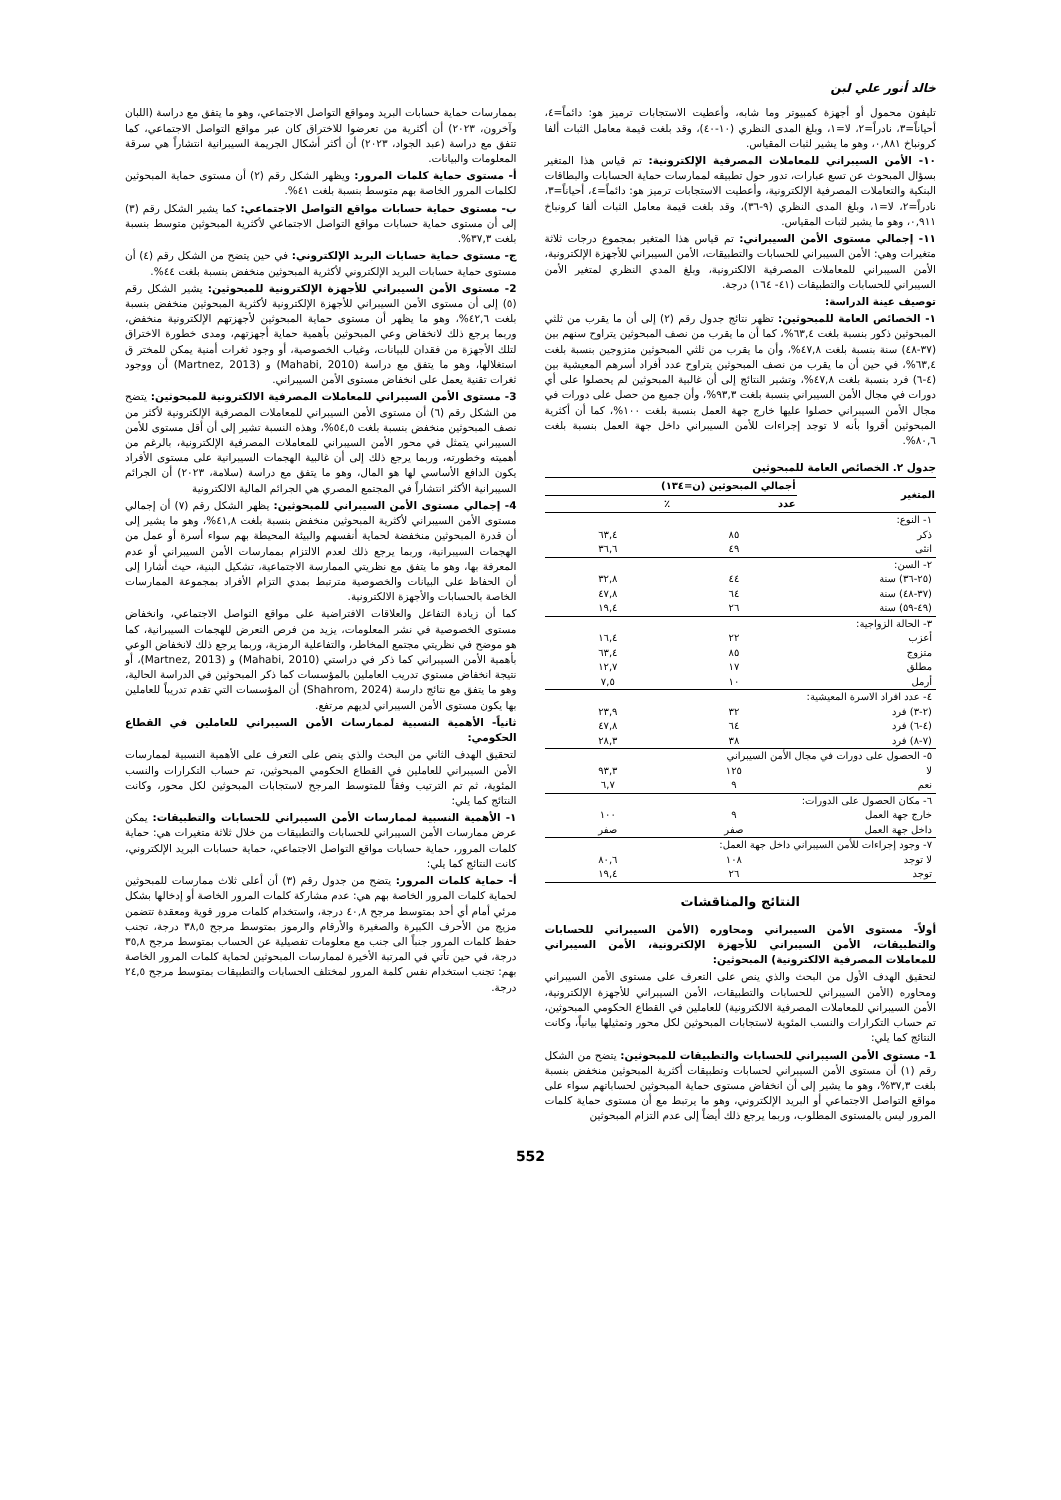خالد أنور علي لبن
تليفون محمول أو أجهزة كمبيوتر وما شابه، وأعطيت الاستجابات ترميز هو: دائماً=٤، أحياناً=٣، نادراً=٢، لا=١، وبلغ المدى النظري (١٠-٤٠)، وقد بلغت قيمة معامل الثبات ألفا كرونباخ ٠,٨٨١، وهو ما يشير لثبات المقياس.
١٠- الأمن السيبراني للمعاملات المصرفية الإلكترونية: تم قياس هذا المتغير بسؤال المبحوث عن تسع عبارات، تدور حول تطبيقه لممارسات حماية الحسابات والبطاقات البنكية والتعاملات المصرفية الإلكترونية، وأعطيت الاستجابات ترميز هو: دائماً=٤، أحياناً=٣، نادراً=٢، لا=١، وبلغ المدى النظري (٩-٣٦)، وقد بلغت قيمة معامل الثبات ألفا كرونباخ ٠,٩١١، وهو ما يشير لثبات المقياس.
١١- إجمالي مستوى الأمن السيبراني: تم قياس هذا المتغير بمجموع درجات ثلاثة متغيرات وهي: الأمن السيبراني للحسابات والتطبيقات، الأمن السيبراني للأجهزة الإلكترونية، الأمن السيبراني للمعاملات المصرفية الالكترونية، وبلغ المدي النظري لمتغير الأمن السيبراني للحسابات والتطبيقات (٤١- ١٦٤) درجة.
توصيف عينة الدراسة:
١- الخصائص العامة للمبحوثين: تظهر نتائج جدول رقم (٢) إلى أن ما يقرب من ثلثي المبحوثين ذكور بنسبة بلغت ٦٣,٤%، كما أن ما يقرب من نصف المبحوثين يتراوح سنهم بين (٣٧-٤٨) سنة بنسبة بلغت ٤٧,٨%، وأن ما يقرب من ثلثي المبحوثين متزوجين بنسبة بلغت ٦٣,٤%، في حين أن ما يقرب من نصف المبحوثين يتراوح عدد أفراد أسرهم المعيشية بين (٤-٦) فرد بنسبة بلغت ٤٧,٨%، وتشير النتائج إلى أن غالبية المبحوثين لم يحصلوا على أي دورات في مجال الأمن السيبراني بنسبة بلغت ٩٣,٣%، وأن جميع من حصل على دورات في مجال الأمن السيبراني حصلوا عليها خارج جهة العمل بنسبة بلغت ١٠٠%، كما أن أكثرية المبحوثين أقروا بأنه لا توجد إجراءات للأمن السيبراني داخل جهة العمل بنسبة بلغت ٨٠,٦%.
جدول ٢. الخصائص العامة للمبحوثين
| المتغير | أجمالي المبحوثين (ن=١٣٤) | |
| --- | --- | --- |
| | عدد | ٪ |
| ١- النوع: | | |
| ذكر | ٨٥ | ٦٣,٤ |
| انثى | ٤٩ | ٣٦,٦ |
| ٢- السن: | | |
| (٢٥-٣٦) سنة | ٤٤ | ٣٢,٨ |
| (٣٧-٤٨) سنة | ٦٤ | ٤٧,٨ |
| (٤٩-٥٩) سنة | ٢٦ | ١٩,٤ |
| ٣- الحالة الزواجية: | | |
| أعزب | ٢٢ | ١٦,٤ |
| متزوج | ٨٥ | ٦٣,٤ |
| مطلق | ١٧ | ١٢,٧ |
| أرمل | ١٠ | ٧,٥ |
| ٤- عدد افراد الاسرة المعيشية: | | |
| (٢-٣) فرد | ٣٢ | ٢٣,٩ |
| (٤-٦) فرد | ٦٤ | ٤٧,٨ |
| (٧-٨) فرد | ٣٨ | ٢٨,٣ |
| ٥- الحصول على دورات في مجال الأمن السيبراني | | |
| لا | ١٢٥ | ٩٣,٣ |
| نعم | ٩ | ٦,٧ |
| ٦- مكان الحصول على الدورات: | | |
| خارج جهة العمل | ٩ | ١٠٠ |
| داخل جهة العمل | صفر | صفر |
| ٧- وجود إجراءات للأمن السيبراني داخل جهة العمل: | | |
| لا توجد | ١٠٨ | ٨٠,٦ |
| توجد | ٢٦ | ١٩,٤ |
النتائج والمناقشات
أولاً- مستوى الأمن السيبراني ومحاوره (الأمن السيبراني للحسابات والتطبيقات، الأمن السيبراني للأجهزة الإلكترونية، الأمن السيبراني للمعاملات المصرفية الالكترونية) المبحوثين:
لتحقيق الهدف الأول من البحث والذي ينص على التعرف على مستوى الأمن السيبراني ومحاوره (الأمن السيبراني للحسابات والتطبيقات، الأمن السيبراني للأجهزة الإلكترونية، الأمن السيبراني للمعاملات المصرفية الالكترونية) للعاملين في القطاع الحكومي المبحوثين، تم حساب التكرارات والنسب المئوية لاستجابات المبحوثين لكل محور وتمثيلها بيانياً، وكانت النتائج كما يلي:
1- مستوى الأمن السيبراني للحسابات والتطبيقات للمبحوثين: يتضح من الشكل رقم (١) أن مستوى الأمن السيبراني لحسابات وتطبيقات أكثرية المبحوثين منخفض بنسبة بلغت ٣٧,٣%، وهو ما يشير إلى أن انخفاض مستوى حماية المبحوثين لحساباتهم سواء على مواقع التواصل الاجتماعي أو البريد الإلكتروني، وهو ما يرتبط مع أن مستوى حماية كلمات المرور ليس بالمستوى المطلوب، وربما يرجع ذلك أيضاً إلى عدم التزام المبحوثين
بممارسات حماية حسابات البريد ومواقع التواصل الاجتماعي، وهو ما يتفق مع دراسة (اللبان وآخرون، ٢٠٢٣) أن أكثرية من تعرضوا للاختراق كان عبر مواقع التواصل الاجتماعي، كما تتفق مع دراسة (عبد الجواد، ٢٠٢٣) أن أكثر أشكال الجريمة السيبرانية انتشاراً هي سرقة المعلومات والبيانات.
أ- مستوى حماية كلمات المرور: ويظهر الشكل رقم (٢) أن مستوى حماية المبحوثين لكلمات المرور الخاصة بهم متوسط بنسبة بلغت ٤١%.
ب- مستوى حماية حسابات مواقع التواصل الاجتماعي: كما يشير الشكل رقم (٣) إلى أن مستوى حماية حسابات مواقع التواصل الاجتماعي لأكثرية المبحوثين متوسط بنسبة بلغت ٣٧,٣%.
ج- مستوى حماية حسابات البريد الإلكتروني: في حين يتضح من الشكل رقم (٤) أن مستوى حماية حسابات البريد الإلكتروني لأكثرية المبحوثين منخفض بنسبة بلغت ٤٤%.
2- مستوى الأمن السيبراني للأجهزة الإلكترونية للمبحوثين: يشير الشكل رقم (٥) إلى أن مستوى الأمن السيبراني للأجهزة الإلكترونية لأكثرية المبحوثين منخفض بنسبة بلغت ٤٢,٦%، وهو ما يظهر أن مستوى حماية المبحوثين لأجهزتهم الإلكترونية منخفض، وربما يرجع ذلك لانخفاض وعي المبحوثين بأهمية حماية أجهزتهم، ومدى خطورة الاختراق لتلك الأجهزة من فقدان للبيانات، وغياب الخصوصية، أو وجود ثغرات أمنية يمكن للمختر ق استغلالها، وهو ما يتفق مع دراسة (Mahabi, 2010) و (Martnez, 2013) أن ووجود ثغرات تقنية يعمل على انخفاض مستوى الأمن السيبراني.
3- مستوى الأمن السيبراني للمعاملات المصرفية الالكترونية للمبحوثين: يتضح من الشكل رقم (٦) أن مستوى الأمن السيبراني للمعاملات المصرفية الإلكترونية لأكثر من نصف المبحوثين منخفض بنسبة بلغت ٥٤,٥%، وهذه النسبة تشير إلى أن أقل مستوى للأمن السيبراني يتمثل في محور الأمن السيبراني للمعاملات المصرفية الإلكترونية، بالرغم من أهميته وخطورته، وربما يرجع ذلك إلى أن غالبية الهجمات السيبرانية على مستوى الأفراد يكون الدافع الأساسي لها هو المال، وهو ما يتفق مع دراسة (سلامة، ٢٠٢٣) أن الجرائم السيبرانية الأكثر انتشاراً في المجتمع المصري هي الجرائم المالية الالكترونية
4- إجمالي مستوى الأمن السيبراني للمبحوثين: يظهر الشكل رقم (٧) أن إجمالي مستوى الأمن السيبراني لأكثرية المبحوثين منخفض بنسبة بلغت ٤١,٨%، وهو ما يشير إلى أن قدرة المبحوثين منخفضة لحماية أنفسهم والبيئة المحيطة بهم سواء أسرة أو عمل من الهجمات السيبرانية، وربما يرجع ذلك لعدم الالتزام بممارسات الأمن السيبراني أو عدم المعرفة بها، وهو ما يتفق مع نظريتي الممارسة الاجتماعية، تشكيل البنية، حيث أشارا إلى أن الحفاظ على البيانات والخصوصية مترتبط بمدي التزام الأفراد بمجموعة الممارسات الخاصة بالحسابات والأجهزة الالكترونية.
كما أن زيادة التفاعل والعلاقات الافتراضية على مواقع التواصل الاجتماعي، وانخفاض مستوى الخصوصية في نشر المعلومات، يزيد من فرص التعرض للهجمات السيبرانية، كما هو موضح في نظريتي مجتمع المخاطر، والتفاعلية الرمزية، وربما يرجع ذلك لانخفاض الوعي بأهمية الأمن السيبراني كما ذكر في دراستي (Mahabi, 2010) و (Martnez, 2013)، أو نتيجة انخفاض مستوي تدريب العاملين بالمؤسسات كما ذكر المبحوثين في الدراسة الحالية، وهو ما يتفق مع نتائج دارسة (Shahrom, 2024) أن المؤسسات التي تقدم تدريباً للعاملين بها يكون مستوى الأمن السيبراني لديهم مرتفع.
ثانياً- الأهمية النسبية لممارسات الأمن السيبراني للعاملين في القطاع الحكومي:
لتحقيق الهدف الثاني من البحث والذي ينص على التعرف على الأهمية النسبية لممارسات الأمن السيبراني للعاملين في القطاع الحكومي المبحوثين، تم حساب التكرارات والنسب المئوية، ثم تم الترتيب وفقاً للمتوسط المرجح لاستجابات المبحوثين لكل محور، وكانت النتائج كما يلي:
١- الأهمية النسبية لممارسات الأمن السيبراني للحسابات والتطبيقات: يمكن عرض ممارسات الأمن السيبراني للحسابات والتطبيقات من خلال ثلاثة متغيرات هي: حماية كلمات المرور، حماية حسابات مواقع التواصل الاجتماعي، حماية حسابات البريد الإلكتروني، كانت النتائج كما يلي:
أ- حماية كلمات المرور: يتضح من جدول رقم (٣) أن أعلى ثلاث ممارسات للمبحوثين لحماية كلمات المرور الخاصة بهم هي: عدم مشاركة كلمات المرور الخاصة أو إدخالها بشكل مرئي أمام أي أحد بمتوسط مرجح ٤٠,٨ درجة، واستخدام كلمات مرور قوية ومعقدة تتضمن مزيج من الأحرف الكبيرة والصغيرة والأرقام والرموز بمتوسط مرجح ٣٨,٥ درجة، تجنب حفظ كلمات المرور جنباً الى جنب مع معلومات تفصيلية عن الحساب بمتوسط مرجح ٣٥,٨ درجة، في حين تأتي في المرتبة الأخيرة لممارسات المبحوثين لحماية كلمات المرور الخاصة بهم: تجنب استخدام نفس كلمة المرور لمختلف الحسابات والتطبيقات بمتوسط مرجح ٢٤,٥ درجة.
552